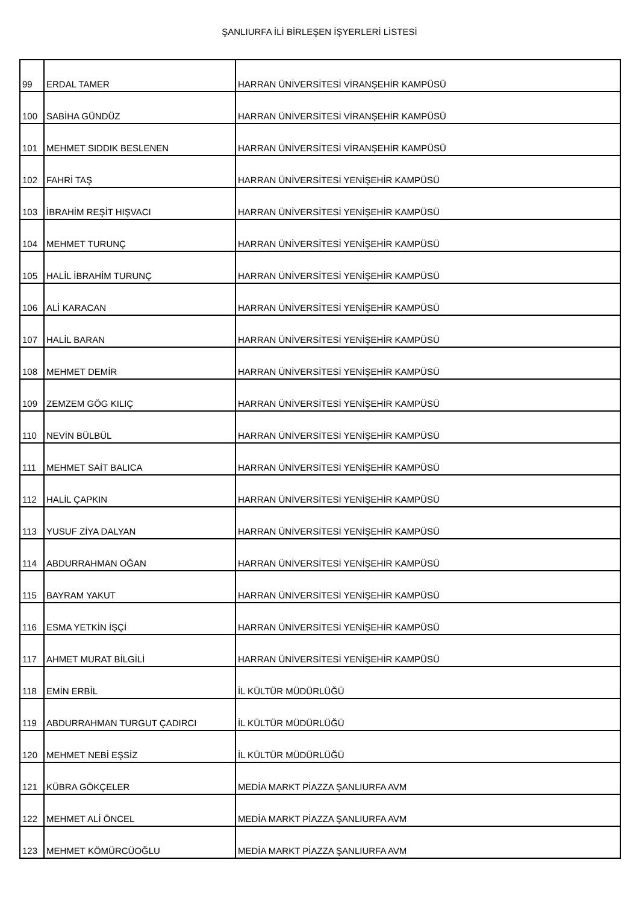ŞANLIURFA İLİ BİRLEŞEN İŞYERLERİ LİSTESİ
| 99 | ERDAL TAMER | HARRAN ÜNİVERSİTESİ VİRANŞEHİR KAMPÜSÜ |
| 100 | SABİHA GÜNDÜZ | HARRAN ÜNİVERSİTESİ VİRANŞEHİR KAMPÜSÜ |
| 101 | MEHMET SIDDIK BESLENEN | HARRAN ÜNİVERSİTESİ VİRANŞEHİR KAMPÜSÜ |
| 102 | FAHRİ TAŞ | HARRAN ÜNİVERSİTESİ YENİŞEHİR KAMPÜSÜ |
| 103 | İBRAHİM REŞİT HIŞVACI | HARRAN ÜNİVERSİTESİ YENİŞEHİR KAMPÜSÜ |
| 104 | MEHMET TURUNÇ | HARRAN ÜNİVERSİTESİ YENİŞEHİR KAMPÜSÜ |
| 105 | HALİL İBRAHİM TURUNÇ | HARRAN ÜNİVERSİTESİ YENİŞEHİR KAMPÜSÜ |
| 106 | ALİ KARACAN | HARRAN ÜNİVERSİTESİ YENİŞEHİR KAMPÜSÜ |
| 107 | HALİL BARAN | HARRAN ÜNİVERSİTESİ YENİŞEHİR KAMPÜSÜ |
| 108 | MEHMET DEMİR | HARRAN ÜNİVERSİTESİ YENİŞEHİR KAMPÜSÜ |
| 109 | ZEMZEM GÖG KILIÇ | HARRAN ÜNİVERSİTESİ YENİŞEHİR KAMPÜSÜ |
| 110 | NEVİN BÜLBÜL | HARRAN ÜNİVERSİTESİ YENİŞEHİR KAMPÜSÜ |
| 111 | MEHMET SAİT BALICA | HARRAN ÜNİVERSİTESİ YENİŞEHİR KAMPÜSÜ |
| 112 | HALİL ÇAPKIN | HARRAN ÜNİVERSİTESİ YENİŞEHİR KAMPÜSÜ |
| 113 | YUSUF ZİYA DALYAN | HARRAN ÜNİVERSİTESİ YENİŞEHİR KAMPÜSÜ |
| 114 | ABDURRAHMAN OĞAN | HARRAN ÜNİVERSİTESİ YENİŞEHİR KAMPÜSÜ |
| 115 | BAYRAM YAKUT | HARRAN ÜNİVERSİTESİ YENİŞEHİR KAMPÜSÜ |
| 116 | ESMA YETKİN İŞÇİ | HARRAN ÜNİVERSİTESİ YENİŞEHİR KAMPÜSÜ |
| 117 | AHMET MURAT BİLGİLİ | HARRAN ÜNİVERSİTESİ YENİŞEHİR KAMPÜSÜ |
| 118 | EMİN ERBİL | İL KÜLTÜR MÜDÜRLÜĞÜ |
| 119 | ABDURRAHMAN TURGUT ÇADIRCI | İL KÜLTÜR MÜDÜRLÜĞÜ |
| 120 | MEHMET NEBİ EŞSİZ | İL KÜLTÜR MÜDÜRLÜĞÜ |
| 121 | KÜBRA GÖKÇELER | MEDİA MARKT PİAZZA ŞANLIURFA AVM |
| 122 | MEHMET ALİ ÖNCEL | MEDİA MARKT PİAZZA ŞANLIURFA AVM |
| 123 | MEHMET KÖMÜRCÜOĞLU | MEDİA MARKT PİAZZA ŞANLIURFA AVM |